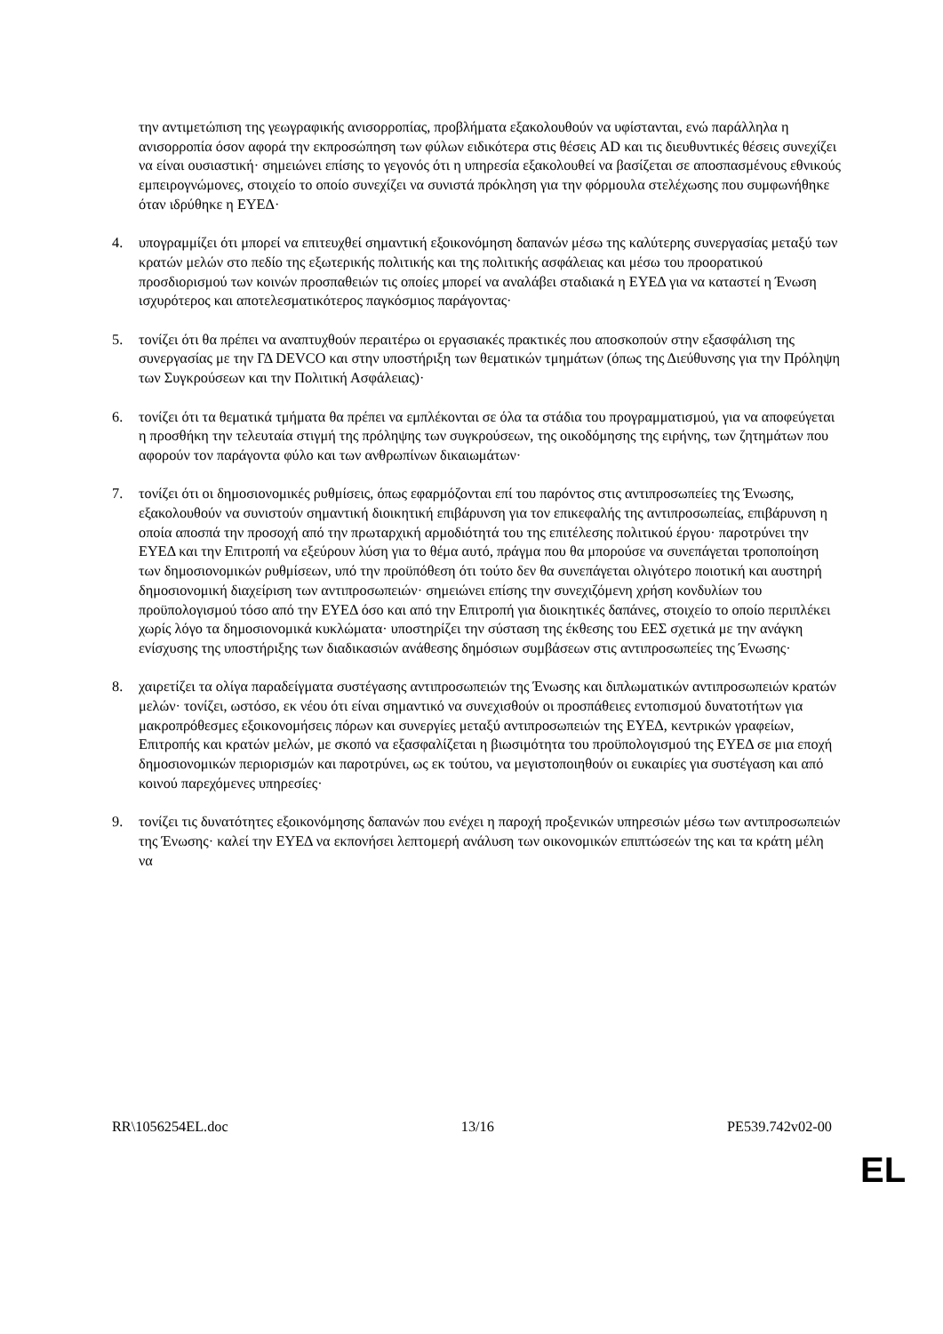την αντιμετώπιση της γεωγραφικής ανισορροπίας, προβλήματα εξακολουθούν να υφίστανται, ενώ παράλληλα η ανισορροπία όσον αφορά την εκπροσώπηση των φύλων ειδικότερα στις θέσεις AD και τις διευθυντικές θέσεις συνεχίζει να είναι ουσιαστική· σημειώνει επίσης το γεγονός ότι η υπηρεσία εξακολουθεί να βασίζεται σε αποσπασμένους εθνικούς εμπειρογνώμονες, στοιχείο το οποίο συνεχίζει να συνιστά πρόκληση για την φόρμουλα στελέχωσης που συμφωνήθηκε όταν ιδρύθηκε η ΕΥΕΔ·
4. υπογραμμίζει ότι μπορεί να επιτευχθεί σημαντική εξοικονόμηση δαπανών μέσω της καλύτερης συνεργασίας μεταξύ των κρατών μελών στο πεδίο της εξωτερικής πολιτικής και της πολιτικής ασφάλειας και μέσω του προορατικού προσδιορισμού των κοινών προσπαθειών τις οποίες μπορεί να αναλάβει σταδιακά η ΕΥΕΔ για να καταστεί η Ένωση ισχυρότερος και αποτελεσματικότερος παγκόσμιος παράγοντας·
5. τονίζει ότι θα πρέπει να αναπτυχθούν περαιτέρω οι εργασιακές πρακτικές που αποσκοπούν στην εξασφάλιση της συνεργασίας με την ΓΔ DEVCO και στην υποστήριξη των θεματικών τμημάτων (όπως της Διεύθυνσης για την Πρόληψη των Συγκρούσεων και την Πολιτική Ασφάλειας)·
6. τονίζει ότι τα θεματικά τμήματα θα πρέπει να εμπλέκονται σε όλα τα στάδια του προγραμματισμού, για να αποφεύγεται η προσθήκη την τελευταία στιγμή της πρόληψης των συγκρούσεων, της οικοδόμησης της ειρήνης, των ζητημάτων που αφορούν τον παράγοντα φύλο και των ανθρωπίνων δικαιωμάτων·
7. τονίζει ότι οι δημοσιονομικές ρυθμίσεις, όπως εφαρμόζονται επί του παρόντος στις αντιπροσωπείες της Ένωσης, εξακολουθούν να συνιστούν σημαντική διοικητική επιβάρυνση για τον επικεφαλής της αντιπροσωπείας, επιβάρυνση η οποία αποσπά την προσοχή από την πρωταρχική αρμοδιότητά του της επιτέλεσης πολιτικού έργου· παροτρύνει την ΕΥΕΔ και την Επιτροπή να εξεύρουν λύση για το θέμα αυτό, πράγμα που θα μπορούσε να συνεπάγεται τροποποίηση των δημοσιονομικών ρυθμίσεων, υπό την προϋπόθεση ότι τούτο δεν θα συνεπάγεται ολιγότερο ποιοτική και αυστηρή δημοσιονομική διαχείριση των αντιπροσωπειών· σημειώνει επίσης την συνεχιζόμενη χρήση κονδυλίων του προϋπολογισμού τόσο από την ΕΥΕΔ όσο και από την Επιτροπή για διοικητικές δαπάνες, στοιχείο το οποίο περιπλέκει χωρίς λόγο τα δημοσιονομικά κυκλώματα· υποστηρίζει την σύσταση της έκθεσης του ΕΕΣ σχετικά με την ανάγκη ενίσχυσης της υποστήριξης των διαδικασιών ανάθεσης δημόσιων συμβάσεων στις αντιπροσωπείες της Ένωσης·
8. χαιρετίζει τα ολίγα παραδείγματα συστέγασης αντιπροσωπειών της Ένωσης και διπλωματικών αντιπροσωπειών κρατών μελών· τονίζει, ωστόσο, εκ νέου ότι είναι σημαντικό να συνεχισθούν οι προσπάθειες εντοπισμού δυνατοτήτων για μακροπρόθεσμες εξοικονομήσεις πόρων και συνεργίες μεταξύ αντιπροσωπειών της ΕΥΕΔ, κεντρικών γραφείων, Επιτροπής και κρατών μελών, με σκοπό να εξασφαλίζεται η βιωσιμότητα του προϋπολογισμού της ΕΥΕΔ σε μια εποχή δημοσιονομικών περιορισμών και παροτρύνει, ως εκ τούτου, να μεγιστοποιηθούν οι ευκαιρίες για συστέγαση και από κοινού παρεχόμενες υπηρεσίες·
9. τονίζει τις δυνατότητες εξοικονόμησης δαπανών που ενέχει η παροχή προξενικών υπηρεσιών μέσω των αντιπροσωπειών της Ένωσης· καλεί την ΕΥΕΔ να εκπονήσει λεπτομερή ανάλυση των οικονομικών επιπτώσεών της και τα κράτη μέλη να
RR\1056254EL.doc 13/16 PE539.742v02-00
EL